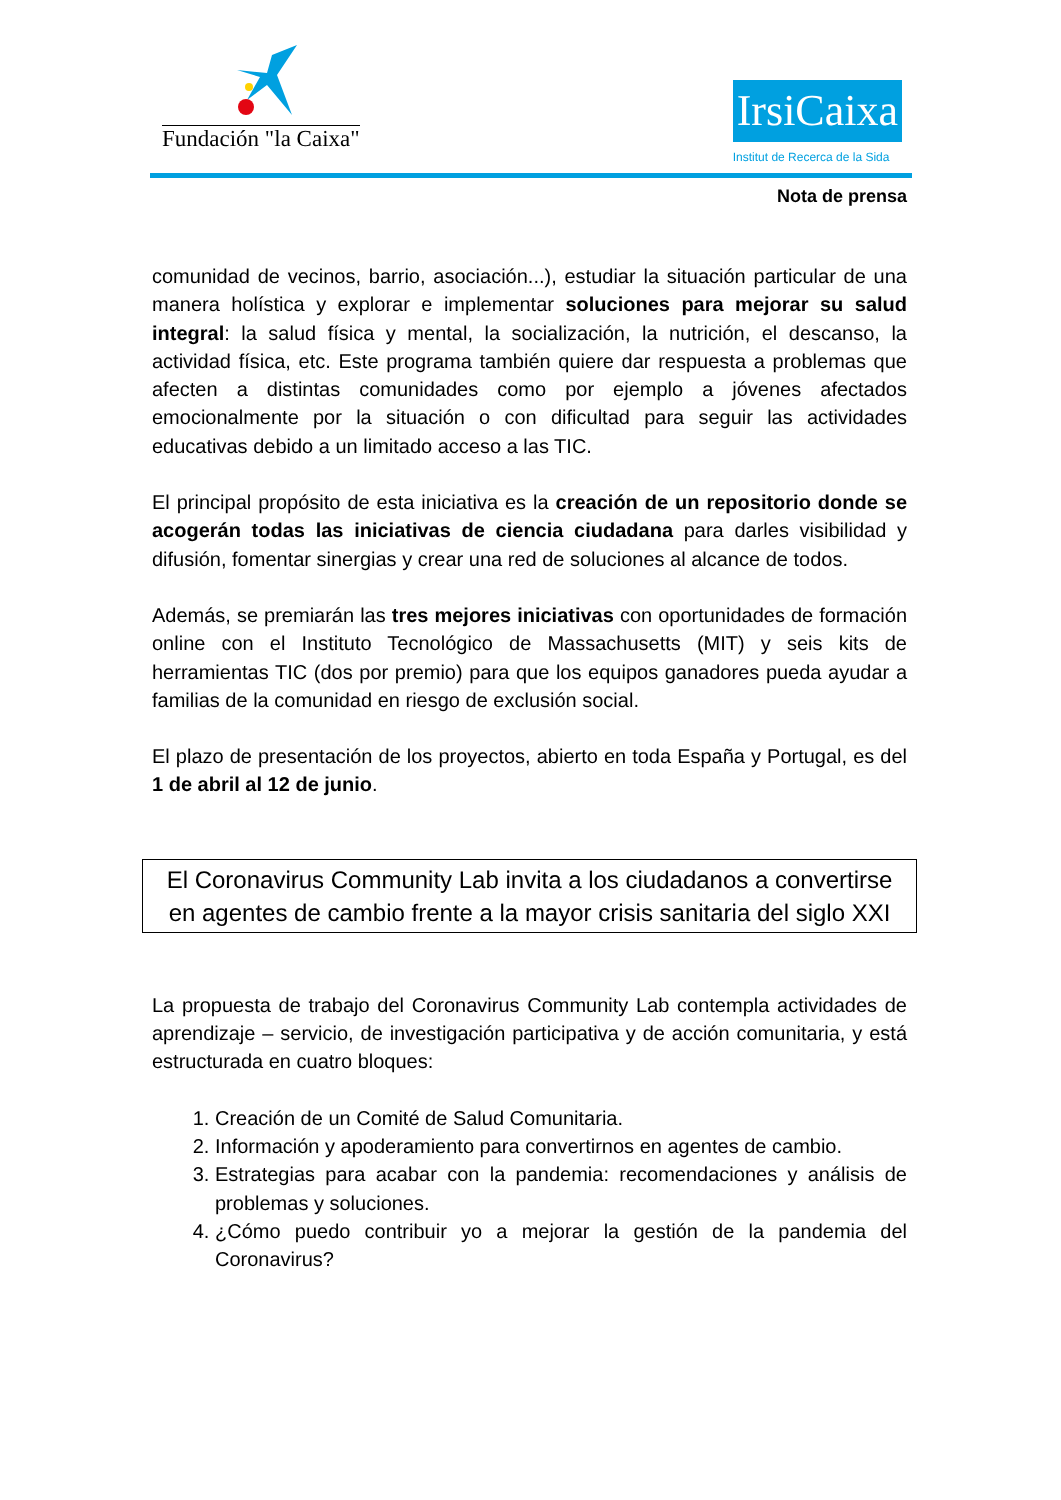Fundación "la Caixa"
IrsiCaixa
Institut de Recerca de la Sida
Nota de prensa
comunidad de vecinos, barrio, asociación...), estudiar la situación particular de una manera holística y explorar e implementar soluciones para mejorar su salud integral: la salud física y mental, la socialización, la nutrición, el descanso, la actividad física, etc. Este programa también quiere dar respuesta a problemas que afecten a distintas comunidades como por ejemplo a jóvenes afectados emocionalmente por la situación o con dificultad para seguir las actividades educativas debido a un limitado acceso a las TIC.
El principal propósito de esta iniciativa es la creación de un repositorio donde se acogerán todas las iniciativas de ciencia ciudadana para darles visibilidad y difusión, fomentar sinergias y crear una red de soluciones al alcance de todos.
Además, se premiarán las tres mejores iniciativas con oportunidades de formación online con el Instituto Tecnológico de Massachusetts (MIT) y seis kits de herramientas TIC (dos por premio) para que los equipos ganadores pueda ayudar a familias de la comunidad en riesgo de exclusión social.
El plazo de presentación de los proyectos, abierto en toda España y Portugal, es del 1 de abril al 12 de junio.
El Coronavirus Community Lab invita a los ciudadanos a convertirse en agentes de cambio frente a la mayor crisis sanitaria del siglo XXI
La propuesta de trabajo del Coronavirus Community Lab contempla actividades de aprendizaje – servicio, de investigación participativa y de acción comunitaria, y está estructurada en cuatro bloques:
1. Creación de un Comité de Salud Comunitaria.
2. Información y apoderamiento para convertirnos en agentes de cambio.
3. Estrategias para acabar con la pandemia: recomendaciones y análisis de problemas y soluciones.
4. ¿Cómo puedo contribuir yo a mejorar la gestión de la pandemia del Coronavirus?